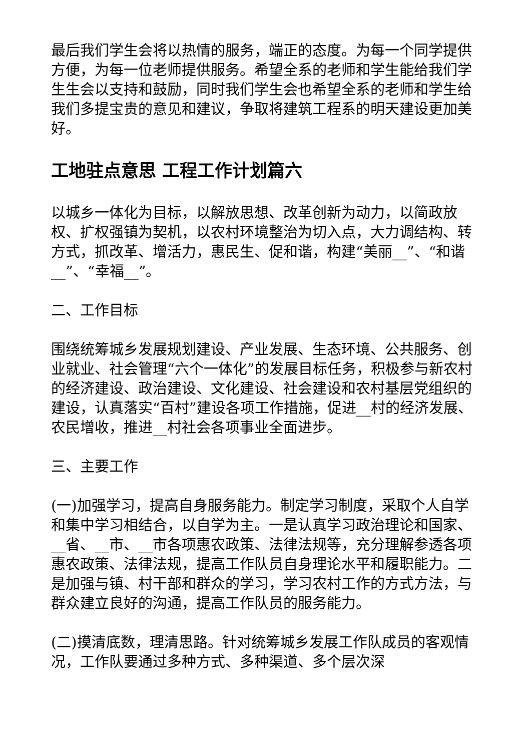最后我们学生会将以热情的服务，端正的态度。为每一个同学提供方便，为每一位老师提供服务。希望全系的老师和学生能给我们学生生会以支持和鼓励，同时我们学生会也希望全系的老师和学生给我们多提宝贵的意见和建议，争取将建筑工程系的明天建设更加美好。
工地驻点意思 工程工作计划篇六
以城乡一体化为目标，以解放思想、改革创新为动力，以简政放权、扩权强镇为契机，以农村环境整治为切入点，大力调结构、转方式，抓改革、增活力，惠民生、促和谐，构建“美丽__”、“和谐__”、“幸福__”。
二、工作目标
围绕统筹城乡发展规划建设、产业发展、生态环境、公共服务、创业就业、社会管理“六个一体化”的发展目标任务，积极参与新农村的经济建设、政治建设、文化建设、社会建设和农村基层党组织的建设，认真落实“百村”建设各项工作措施，促进__村的经济发展、农民增收，推进__村社会各项事业全面进步。
三、主要工作
(一)加强学习，提高自身服务能力。制定学习制度，采取个人自学和集中学习相结合，以自学为主。一是认真学习政治理论和国家、__省、__市、__市各项惠农政策、法律法规等，充分理解参透各项惠农政策、法律法规，提高工作队员自身理论水平和履职能力。二是加强与镇、村干部和群众的学习，学习农村工作的方式方法，与群众建立良好的沟通，提高工作队员的服务能力。
(二)摸清底数，理清思路。针对统筹城乡发展工作队成员的客观情况，工作队要通过多种方式、多种渠道、多个层次深